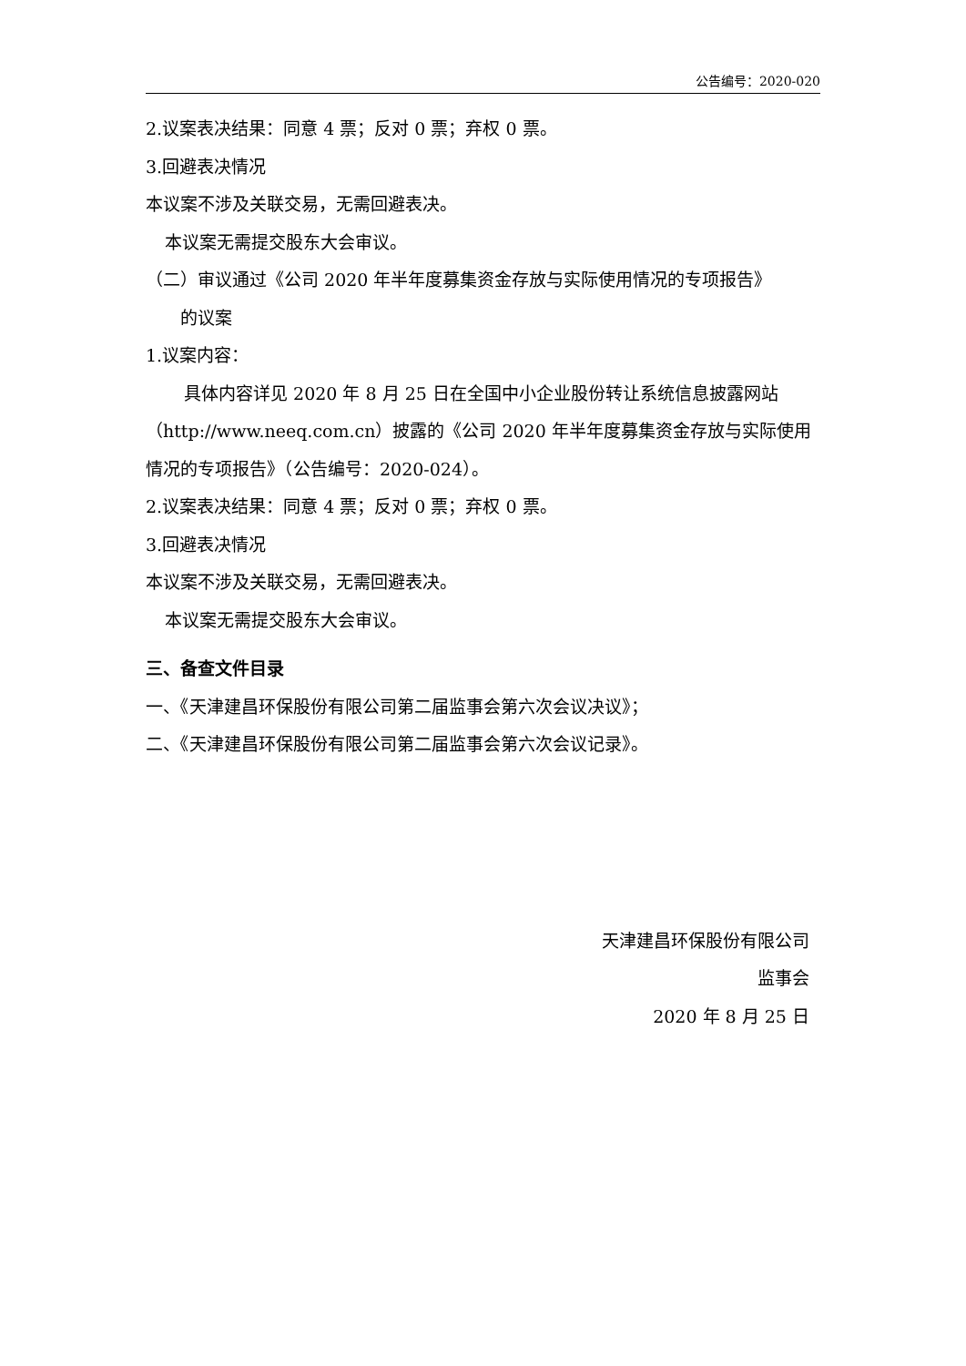公告编号：2020-020
2.议案表决结果：同意 4 票；反对 0 票；弃权 0 票。
3.回避表决情况
本议案不涉及关联交易，无需回避表决。
本议案无需提交股东大会审议。
（二）审议通过《公司 2020 年半年度募集资金存放与实际使用情况的专项报告》
的议案
1.议案内容：
具体内容详见 2020 年 8 月 25 日在全国中小企业股份转让系统信息披露网站（http://www.neeq.com.cn）披露的《公司 2020 年半年度募集资金存放与实际使用情况的专项报告》（公告编号：2020-024）。
2.议案表决结果：同意 4 票；反对 0 票；弃权 0 票。
3.回避表决情况
本议案不涉及关联交易，无需回避表决。
本议案无需提交股东大会审议。
三、备查文件目录
一、《天津建昌环保股份有限公司第二届监事会第六次会议决议》；
二、《天津建昌环保股份有限公司第二届监事会第六次会议记录》。
天津建昌环保股份有限公司
监事会
2020 年 8 月 25 日